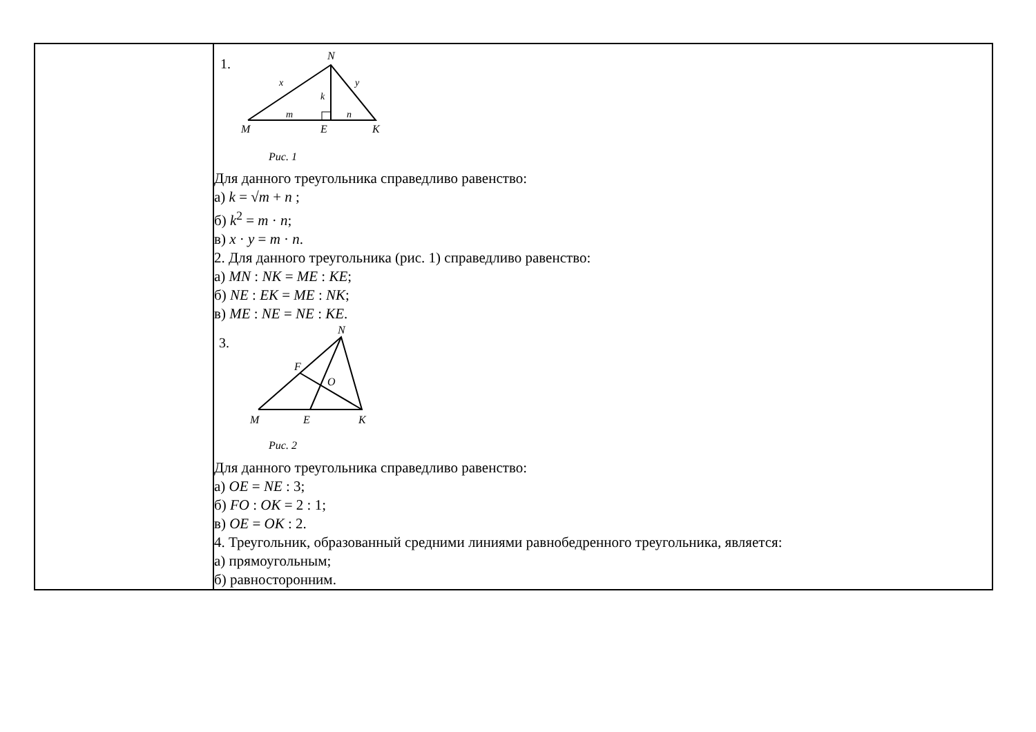| | 1. N x y k m n M E K Рис. 1 Для данного треугольника справедливо равенство: а) k = √ m + n ; б) k<sup>2</sup> = m · n ; в) x · y = m · n . 2. Для данного треугольника (рис. 1) справедливо равенство: а) MN : NK = ME : KE ; б) NE : EK = ME : NK ; в) ME : NE = NE : KE . 3. N F O M E K Рис. 2 Для данного треугольника справедливо равенство: а) OE = NE : 3; б) FO : OK = 2 : 1; в) OE = OK : 2. 4. Треугольник, образованный средними линиями равнобедренного треугольника, является: а) прямоугольным; б) равносторонним. |